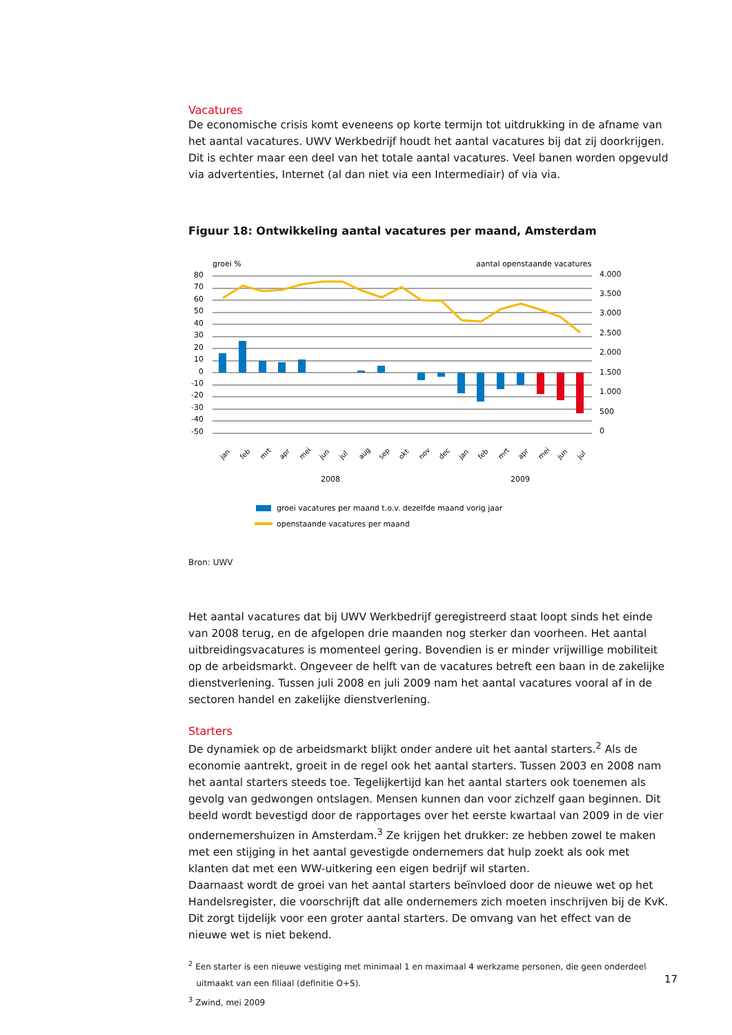Vacatures
De economische crisis komt eveneens op korte termijn tot uitdrukking in de afname van het aantal vacatures. UWV Werkbedrijf houdt het aantal vacatures bij dat zij doorkrijgen. Dit is echter maar een deel van het totale aantal vacatures. Veel banen worden opgevuld via advertenties, Internet (al dan niet via een Intermediair) of via via.
Figuur 18: Ontwikkeling aantal vacatures per maand, Amsterdam
groei %
aantal openstaande vacatures
80
70
60
50
40
30
20
10
0
-10
-20
-30
-40
-50
4.000
3.500
3.000
2.500
2.000
1.500
1.000
500
0
jan
feb
mrt
apr
mei
jun
jul
aug
sep
okt
nov
dec
jan
feb
mrt
apr
mei
jun
jul
2008
2009
groei vacatures per maand t.o.v. dezelfde maand vorig jaar
openstaande vacatures per maand
Bron: UWV
Het aantal vacatures dat bij UWV Werkbedrijf geregistreerd staat loopt sinds het einde van 2008 terug, en de afgelopen drie maanden nog sterker dan voorheen. Het aantal uitbreidingsvacatures is momenteel gering. Bovendien is er minder vrijwillige mobiliteit op de arbeidsmarkt. Ongeveer de helft van de vacatures betreft een baan in de zakelijke dienstverlening. Tussen juli 2008 en juli 2009 nam het aantal vacatures vooral af in de sectoren handel en zakelijke dienstverlening.
Starters
De dynamiek op de arbeidsmarkt blijkt onder andere uit het aantal starters.<sup>2</sup> Als de economie aantrekt, groeit in de regel ook het aantal starters. Tussen 2003 en 2008 nam het aantal starters steeds toe. Tegelijkertijd kan het aantal starters ook toenemen als gevolg van gedwongen ontslagen. Mensen kunnen dan voor zichzelf gaan beginnen. Dit beeld wordt bevestigd door de rapportages over het eerste kwartaal van 2009 in de vier ondernemershuizen in Amsterdam.<sup>3</sup> Ze krijgen het drukker: ze hebben zowel te maken met een stijging in het aantal gevestigde ondernemers dat hulp zoekt als ook met klanten dat met een WW-uitkering een eigen bedrijf wil starten.
Daarnaast wordt de groei van het aantal starters beïnvloed door de nieuwe wet op het Handelsregister, die voorschrijft dat alle ondernemers zich moeten inschrijven bij de KvK. Dit zorgt tijdelijk voor een groter aantal starters. De omvang van het effect van de nieuwe wet is niet bekend.
<sup>2</sup> Een starter is een nieuwe vestiging met minimaal 1 en maximaal 4 werkzame personen, die geen onderdeel
uitmaakt van een filiaal (definitie O+S).
<sup>3</sup> Zwind, mei 2009
17